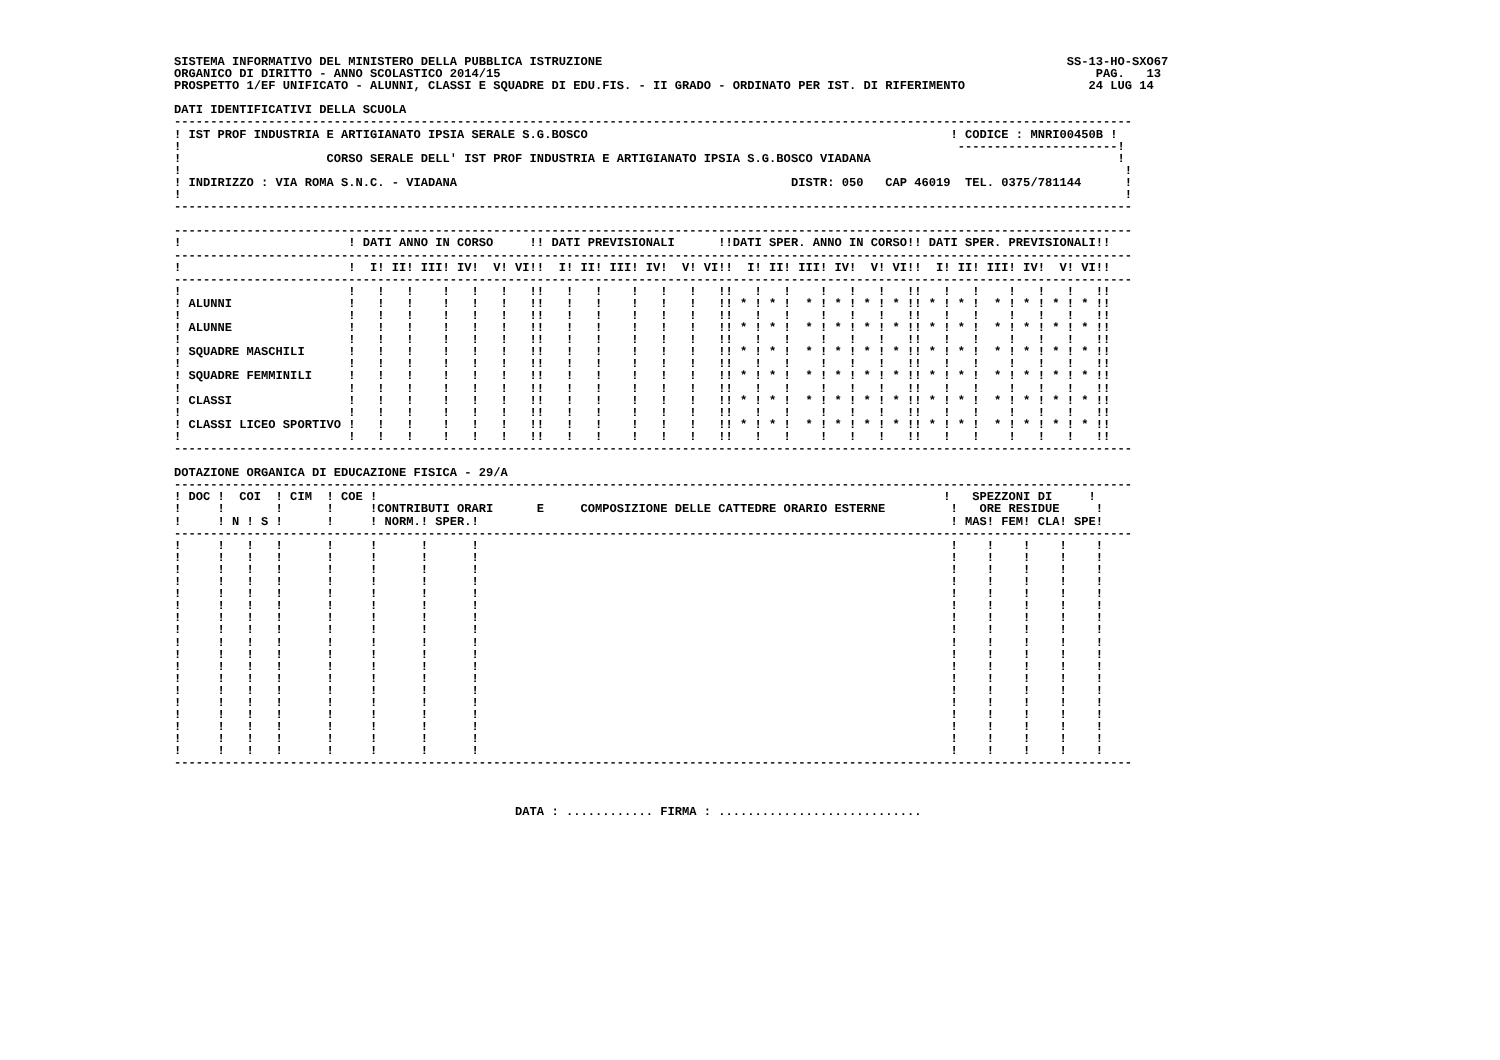SISTEMA INFORMATIVO DEL MINISTERO DELLA PUBBLICA ISTRUZIONE                                                                SS-13-HO-SXO67
ORGANICO DI DIRITTO - ANNO SCOLASTICO 2014/15                                                                                  PAG.   13
PROSPETTO 1/EF UNIFICATO - ALUNNI, CLASSI E SQUADRE DI EDU.FIS. - II GRADO - ORDINATO PER IST. DI RIFERIMENTO                 24 LUG 14

DATI IDENTIFICATIVI DELLA SCUOLA
------------------------------------------------------------------------------------------------------------------------------------
! IST PROF INDUSTRIA E ARTIGIANATO IPSIA SERALE S.G.BOSCO                                                  ! CODICE : MNRI00450B !
!                                                                                                           ----------------------!
!                    CORSO SERALE DELL' IST PROF INDUSTRIA E ARTIGIANATO IPSIA S.G.BOSCO VIADANA                                  !
!                                                                                                                                  !
! INDIRIZZO : VIA ROMA S.N.C. - VIADANA                                              DISTR: 050   CAP 46019  TEL. 0375/781144      !
!                                                                                                                                  !
------------------------------------------------------------------------------------------------------------------------------------

------------------------------------------------------------------------------------------------------------------------------------
!                       ! DATI ANNO IN CORSO     !! DATI PREVISIONALI      !!DATI SPER. ANNO IN CORSO!! DATI SPER. PREVISIONALI!!
------------------------------------------------------------------------------------------------------------------------------------
!                       !  I! II! III! IV!  V! VI!!  I! II! III! IV!  V! VI!!  I! II! III! IV!  V! VI!!  I! II! III! IV!  V! VI!!
------------------------------------------------------------------------------------------------------------------------------------
!                       !   !   !    !   !   !   !!   !   !    !   !   !   !!   !   !    !   !   !   !!   !   !    !   !   !   !!
! ALUNNI                !   !   !    !   !   !   !!   !   !    !   !   !   !! * ! * !  * ! * ! * ! * !! * ! * !  * ! * ! * ! * !!
!                       !   !   !    !   !   !   !!   !   !    !   !   !   !!   !   !    !   !   !   !!   !   !    !   !   !   !!
! ALUNNE                !   !   !    !   !   !   !!   !   !    !   !   !   !! * ! * !  * ! * ! * ! * !! * ! * !  * ! * ! * ! * !!
!                       !   !   !    !   !   !   !!   !   !    !   !   !   !!   !   !    !   !   !   !!   !   !    !   !   !   !!
! SQUADRE MASCHILI      !   !   !    !   !   !   !!   !   !    !   !   !   !! * ! * !  * ! * ! * ! * !! * ! * !  * ! * ! * ! * !!
!                       !   !   !    !   !   !   !!   !   !    !   !   !   !!   !   !    !   !   !   !!   !   !    !   !   !   !!
! SQUADRE FEMMINILI     !   !   !    !   !   !   !!   !   !    !   !   !   !! * ! * !  * ! * ! * ! * !! * ! * !  * ! * ! * ! * !!
!                       !   !   !    !   !   !   !!   !   !    !   !   !   !!   !   !    !   !   !   !!   !   !    !   !   !   !!
! CLASSI                !   !   !    !   !   !   !!   !   !    !   !   !   !! * ! * !  * ! * ! * ! * !! * ! * !  * ! * ! * ! * !!
!                       !   !   !    !   !   !   !!   !   !    !   !   !   !!   !   !    !   !   !   !!   !   !    !   !   !   !!
! CLASSI LICEO SPORTIVO !   !   !    !   !   !   !!   !   !    !   !   !   !! * ! * !  * ! * ! * ! * !! * ! * !  * ! * ! * ! * !!
!                       !   !   !    !   !   !   !!   !   !    !   !   !   !!   !   !    !   !   !   !!   !   !    !   !   !   !!
------------------------------------------------------------------------------------------------------------------------------------

DOTAZIONE ORGANICA DI EDUCAZIONE FISICA - 29/A
------------------------------------------------------------------------------------------------------------------------------------
! DOC !  COI  ! CIM  ! COE !                                                                              !   SPEZZONI DI     !
!     !       !      !     !CONTRIBUTI ORARI      E     COMPOSIZIONE DELLE CATTEDRE ORARIO ESTERNE         !   ORE RESIDUE     !
!     ! N ! S !      !     ! NORM.! SPER.!                                                                 ! MAS! FEM! CLA! SPE!
------------------------------------------------------------------------------------------------------------------------------------
!     !   !   !      !     !      !      !                                                                 !    !    !    !    !
!     !   !   !      !     !      !      !                                                                 !    !    !    !    !
!     !   !   !      !     !      !      !                                                                 !    !    !    !    !
!     !   !   !      !     !      !      !                                                                 !    !    !    !    !
!     !   !   !      !     !      !      !                                                                 !    !    !    !    !
!     !   !   !      !     !      !      !                                                                 !    !    !    !    !
!     !   !   !      !     !      !      !                                                                 !    !    !    !    !
!     !   !   !      !     !      !      !                                                                 !    !    !    !    !
!     !   !   !      !     !      !      !                                                                 !    !    !    !    !
!     !   !   !      !     !      !      !                                                                 !    !    !    !    !
!     !   !   !      !     !      !      !                                                                 !    !    !    !    !
!     !   !   !      !     !      !      !                                                                 !    !    !    !    !
!     !   !   !      !     !      !      !                                                                 !    !    !    !    !
!     !   !   !      !     !      !      !                                                                 !    !    !    !    !
!     !   !   !      !     !      !      !                                                                 !    !    !    !    !
!     !   !   !      !     !      !      !                                                                 !    !    !    !    !
!     !   !   !      !     !      !      !                                                                 !    !    !    !    !
!     !   !   !      !     !      !      !                                                                 !    !    !    !    !
------------------------------------------------------------------------------------------------------------------------------------



                                               DATA : ............ FIRMA : ............................